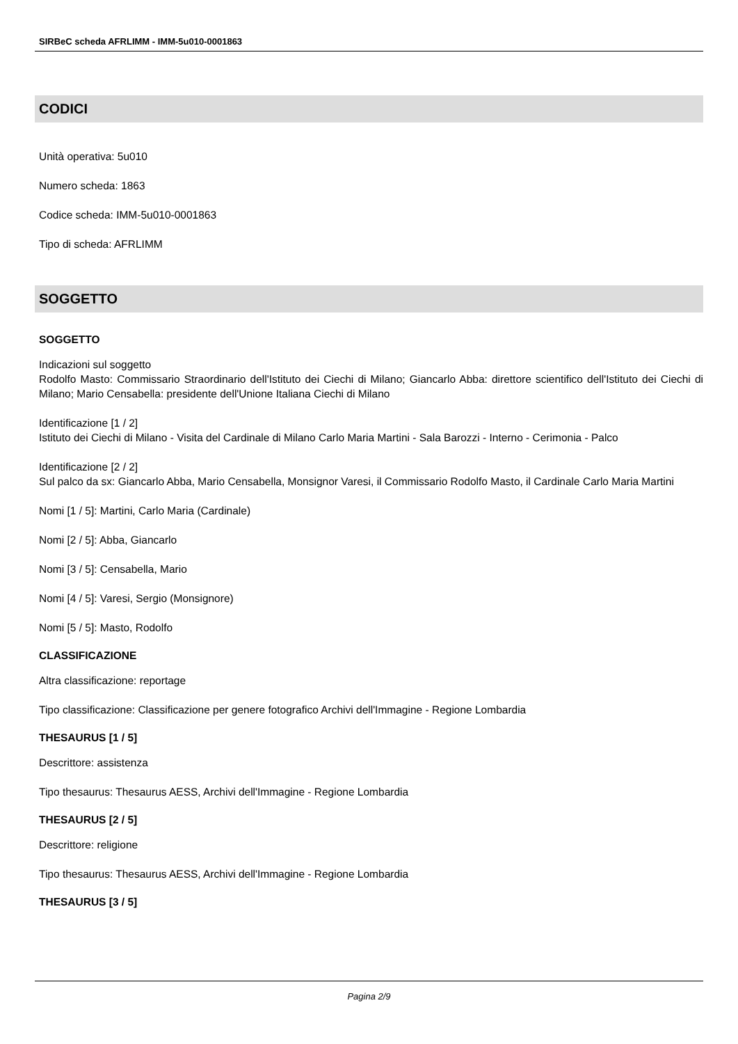SIRBeC scheda AFRLIMM - IMM-5u010-0001863
CODICI
Unità operativa: 5u010
Numero scheda: 1863
Codice scheda: IMM-5u010-0001863
Tipo di scheda: AFRLIMM
SOGGETTO
SOGGETTO
Indicazioni sul soggetto
Rodolfo Masto: Commissario Straordinario dell'Istituto dei Ciechi di Milano; Giancarlo Abba: direttore scientifico dell'Istituto dei Ciechi di Milano; Mario Censabella: presidente dell'Unione Italiana Ciechi di Milano
Identificazione [1 / 2]
Istituto dei Ciechi di Milano - Visita del Cardinale di Milano Carlo Maria Martini - Sala Barozzi - Interno - Cerimonia - Palco
Identificazione [2 / 2]
Sul palco da sx: Giancarlo Abba, Mario Censabella, Monsignor Varesi, il Commissario Rodolfo Masto, il Cardinale Carlo Maria Martini
Nomi [1 / 5]: Martini, Carlo Maria (Cardinale)
Nomi [2 / 5]: Abba, Giancarlo
Nomi [3 / 5]: Censabella, Mario
Nomi [4 / 5]: Varesi, Sergio (Monsignore)
Nomi [5 / 5]: Masto, Rodolfo
CLASSIFICAZIONE
Altra classificazione: reportage
Tipo classificazione: Classificazione per genere fotografico Archivi dell'Immagine - Regione Lombardia
THESAURUS [1 / 5]
Descrittore: assistenza
Tipo thesaurus: Thesaurus AESS, Archivi dell'Immagine - Regione Lombardia
THESAURUS [2 / 5]
Descrittore: religione
Tipo thesaurus: Thesaurus AESS, Archivi dell'Immagine - Regione Lombardia
THESAURUS [3 / 5]
Pagina 2/9